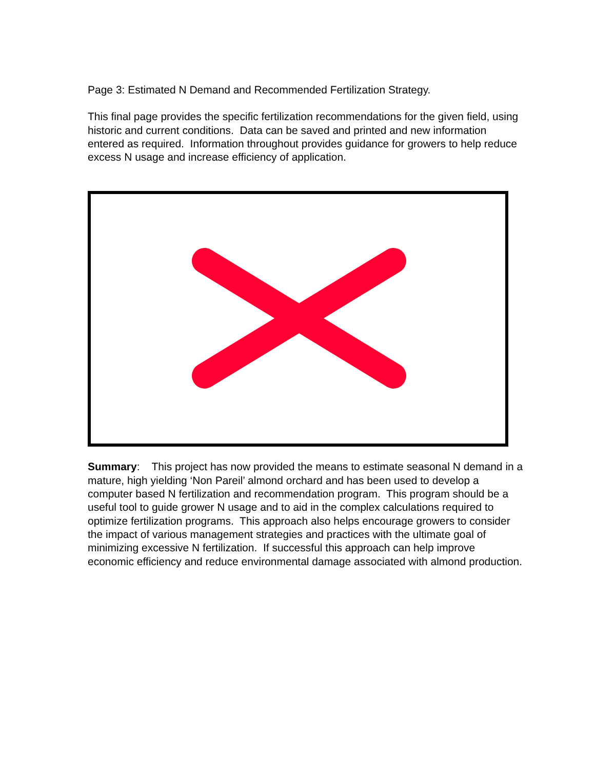Page 3: Estimated N Demand and Recommended Fertilization Strategy.
This final page provides the specific fertilization recommendations for the given field, using historic and current conditions. Data can be saved and printed and new information entered as required. Information throughout provides guidance for growers to help reduce excess N usage and increase efficiency of application.
Summary: This project has now provided the means to estimate seasonal N demand in a mature, high yielding ‘Non Pareil’ almond orchard and has been used to develop a computer based N fertilization and recommendation program. This program should be a useful tool to guide grower N usage and to aid in the complex calculations required to optimize fertilization programs. This approach also helps encourage growers to consider the impact of various management strategies and practices with the ultimate goal of minimizing excessive N fertilization. If successful this approach can help improve economic efficiency and reduce environmental damage associated with almond production.